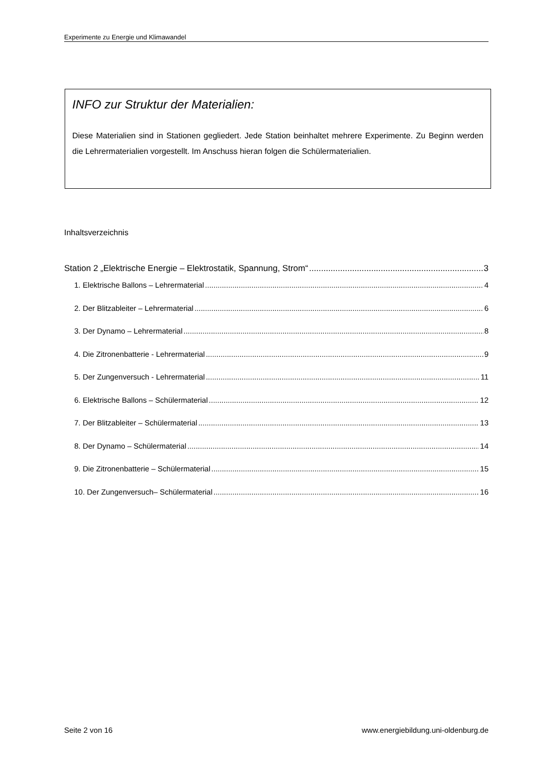Experimente zu Energie und Klimawandel
INFO zur Struktur der Materialien:
Diese Materialien sind in Stationen gegliedert. Jede Station beinhaltet mehrere Experimente. Zu Beginn werden die Lehrermaterialien vorgestellt. Im Anschuss hieran folgen die Schülermaterialien.
Inhaltsverzeichnis
Station 2 „Elektrische Energie – Elektrostatik, Spannung, Strom“ 3
1. Elektrische Ballons – Lehrermaterial 4
2. Der Blitzableiter – Lehrermaterial 6
3. Der Dynamo – Lehrermaterial 8
4. Die Zitronenbatterie - Lehrermaterial 9
5. Der Zungenversuch - Lehrermaterial 11
6. Elektrische Ballons – Schülermaterial 12
7. Der Blitzableiter – Schülermaterial 13
8. Der Dynamo – Schülermaterial 14
9. Die Zitronenbatterie – Schülermaterial 15
10. Der Zungenversuch– Schülermaterial 16
Seite 2 von 16 www.energiebildung.uni-oldenburg.de